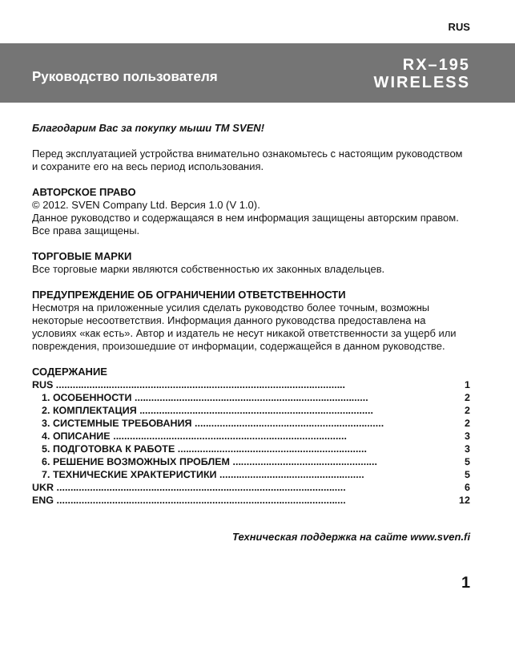RUS
Руководство пользователя
RX–195
WIRELESS
Благодарим Вас за покупку мыши ТМ SVEN!
Перед эксплуатацией устройства внимательно ознакомьтесь с настоящим руководством и сохраните его на весь период использования.
АВТОРСКОЕ ПРАВО
© 2012. SVEN Company Ltd. Версия 1.0 (V 1.0).
Данное руководство и содержащаяся в нем информация защищены авторским правом. Все права защищены.
ТОРГОВЫЕ МАРКИ
Все торговые марки являются собственностью их законных владельцев.
ПРЕДУПРЕЖДЕНИЕ ОБ ОГРАНИЧЕНИИ ОТВЕТСТВЕННОСТИ
Несмотря на приложенные усилия сделать руководство более точным, возможны некоторые несоответствия. Информация данного руководства предоставлена на условиях «как есть». Автор и издатель не несут никакой ответственности за ущерб или повреждения, произошедшие от информации, содержащейся в данном руководстве.
СОДЕРЖАНИЕ
RUS ........................................................................................................ 1
1. ОСОБЕННОСТИ .................................................................................... 2
2. КОМПЛЕКТАЦИЯ .................................................................................... 2
3. СИСТЕМНЫЕ ТРЕБОВАНИЯ .................................................................... 2
4. ОПИСАНИЕ .................................................................................... 3
5. ПОДГОТОВКА К РАБОТЕ .................................................................... 3
6. РЕШЕНИЕ ВОЗМОЖНЫХ ПРОБЛЕМ .................................................... 5
7. ТЕХНИЧЕСКИЕ ХРАКТЕРИСТИКИ .................................................... 5
UKR ........................................................................................................ 6
ENG ........................................................................................................ 12
Техническая поддержка на сайте www.sven.fi
1